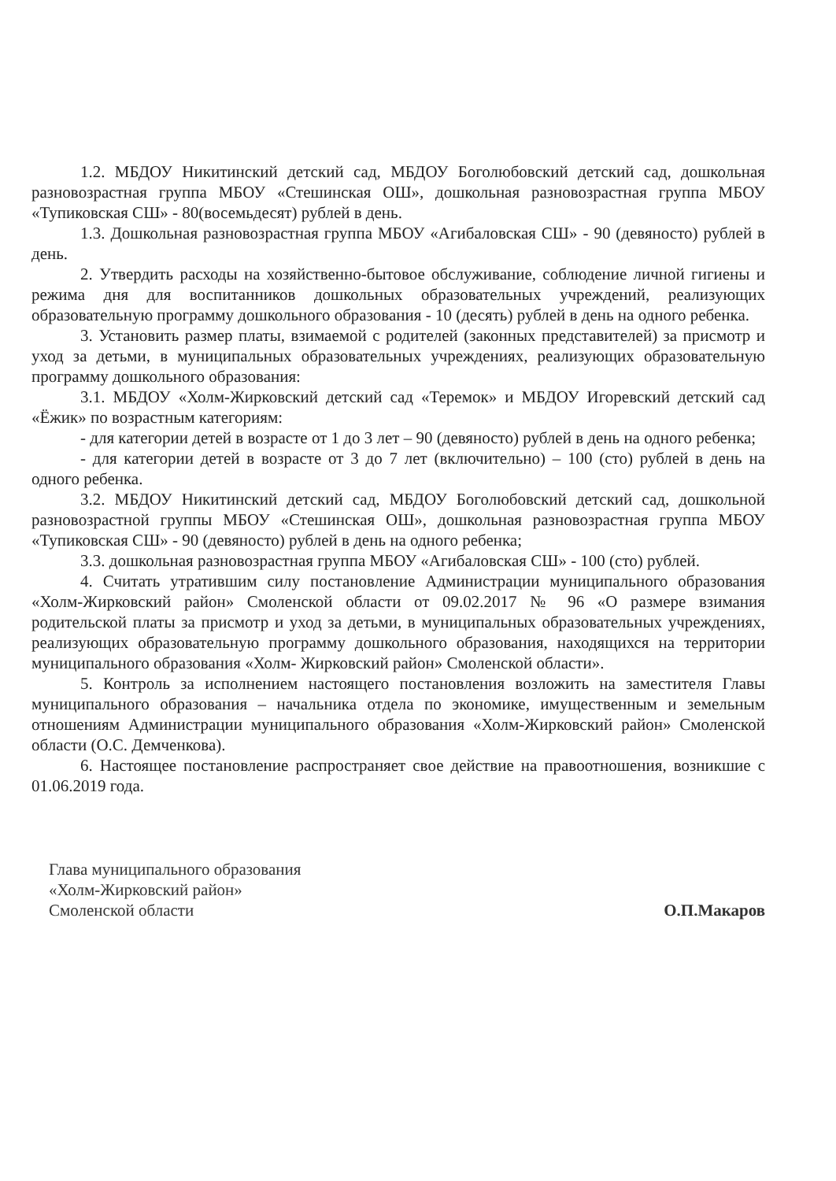1.2. МБДОУ Никитинский детский сад, МБДОУ Боголюбовский детский сад, дошкольная разновозрастная группа МБОУ «Стешинская ОШ», дошкольная разновозрастная группа МБОУ «Тупиковская СШ» - 80(восемьдесят) рублей в день.
1.3. Дошкольная разновозрастная группа МБОУ «Агибаловская СШ» - 90 (девяносто) рублей в день.
2. Утвердить расходы на хозяйственно-бытовое обслуживание, соблюдение личной гигиены и режима дня для воспитанников дошкольных образовательных учреждений, реализующих образовательную программу дошкольного образования - 10 (десять) рублей в день на одного ребенка.
3. Установить размер платы, взимаемой с родителей (законных представителей) за присмотр и уход за детьми, в муниципальных образовательных учреждениях, реализующих образовательную программу дошкольного образования:
3.1. МБДОУ «Холм-Жирковский детский сад «Теремок» и МБДОУ Игоревский детский сад «Ёжик» по возрастным категориям:
- для категории детей в возрасте от 1 до 3 лет – 90 (девяносто) рублей в день на одного ребенка;
- для категории детей в возрасте от 3 до 7 лет (включительно) – 100 (сто) рублей в день на одного ребенка.
3.2. МБДОУ Никитинский детский сад, МБДОУ Боголюбовский детский сад, дошкольной разновозрастной группы МБОУ «Стешинская ОШ», дошкольная разновозрастная группа МБОУ «Тупиковская СШ» - 90 (девяносто) рублей в день на одного ребенка;
3.3. дошкольная разновозрастная группа МБОУ «Агибаловская СШ» - 100 (сто) рублей.
4. Считать утратившим силу постановление Администрации муниципального образования «Холм-Жирковский район» Смоленской области от 09.02.2017 № 96 «О размере взимания родительской платы за присмотр и уход за детьми, в муниципальных образовательных учреждениях, реализующих образовательную программу дошкольного образования, находящихся на территории муниципального образования «Холм- Жирковский район» Смоленской области».
5. Контроль за исполнением настоящего постановления возложить на заместителя Главы муниципального образования – начальника отдела по экономике, имущественным и земельным отношениям Администрации муниципального образования «Холм-Жирковский район» Смоленской области (О.С. Демченкова).
6. Настоящее постановление распространяет свое действие на правоотношения, возникшие с 01.06.2019 года.
Глава муниципального образования
«Холм-Жирковский район»
Смоленской области
О.П.Макаров